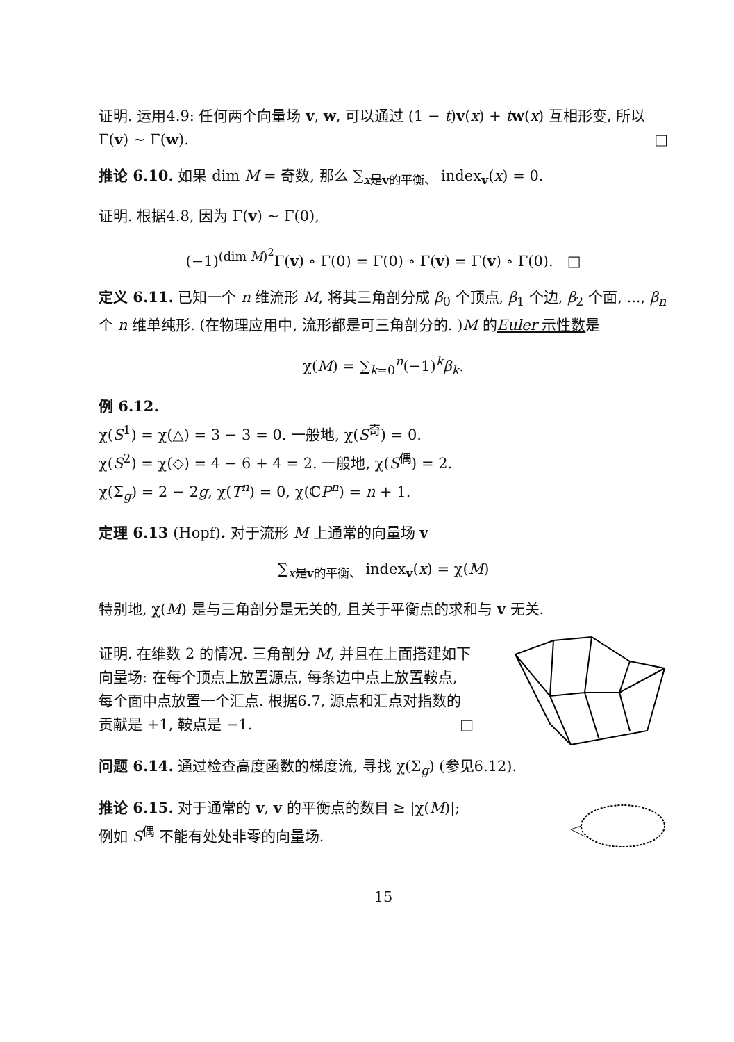证明. 运用4.9: 任何两个向量场 v, w, 可以通过 (1 − t)v(x) + tw(x) 互相形变, 所以 Γ(v) ∼ Γ(w). □
推论 6.10. 如果 dim M = 奇数, 那么 ∑<sub>x是v的平衡、</sub> index<sub>v</sub>(x) = 0.
证明. 根据4.8, 因为 Γ(v) ∼ Γ(0),
(−1)<sup>(dim M)<sup>2</sup></sup>Γ(v) ∘ Γ(0) = Γ(0) ∘ Γ(v) = Γ(v) ∘ Γ(0). □
定义 6.11. 已知一个 n 维流形 M, 将其三角剖分成 β<sub>0</sub> 个顶点, β<sub>1</sub> 个边, β<sub>2</sub> 个面, ..., β<sub>n</sub> 个 n 维单纯形. (在物理应用中, 流形都是可三角剖分的. )M 的Euler 示性数是
χ(M) = ∑<sub>k=0</sub><sup>n</sup>(−1)<sup>k</sup>β<sub>k</sub>.
例 6.12.
χ(S<sup>1</sup>) = χ(△) = 3 − 3 = 0. 一般地, χ(S<sup>奇</sup>) = 0.
χ(S<sup>2</sup>) = χ(◇) = 4 − 6 + 4 = 2. 一般地, χ(S<sup>偶</sup>) = 2.
χ(Σ<sub>g</sub>) = 2 − 2g, χ(T<sup>n</sup>) = 0, χ(ℂP<sup>n</sup>) = n + 1.
定理 6.13 (Hopf). 对于流形 M 上通常的向量场 v
∑<sub>x是v的平衡、</sub> index<sub>v</sub>(x) = χ(M)
特别地, χ(M) 是与三角剖分是无关的, 且关于平衡点的求和与 v 无关.
证明. 在维数 2 的情况. 三角剖分 M, 并且在上面搭建如下向量场: 在每个顶点上放置源点, 每条边中点上放置鞍点, 每个面中点放置一个汇点. 根据6.7, 源点和汇点对指数的贡献是 +1, 鞍点是 −1. □
问题 6.14. 通过检查高度函数的梯度流, 寻找 χ(Σ<sub>g</sub>) (参见6.12).
推论 6.15. 对于通常的 v, v 的平衡点的数目 ≥ |χ(M)|; 例如 S<sup>偶</sup> 不能有处处非零的向量场.
15